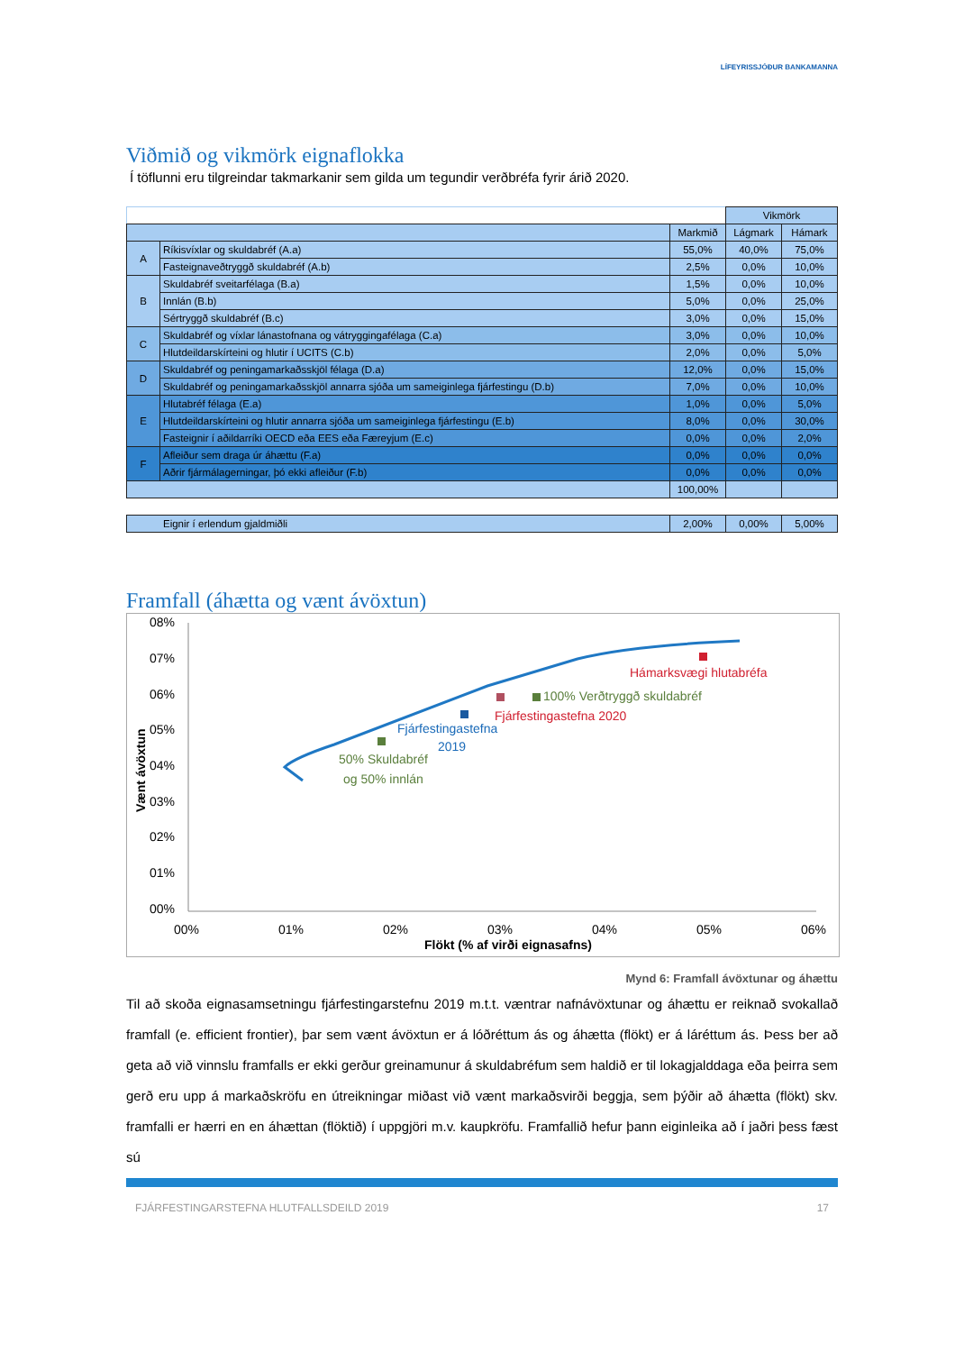LÍFEYRISSJÓÐUR BANKAMANNA
Viðmið og vikmörk eignaflokka
Í töflunni eru tilgreindar takmarkanir sem gilda um tegundir verðbréfa fyrir árið 2020.
| | | | Vikmörk | |
| | | Markmið | Lágmark | Hámark |
| A | Ríkisvíxlar og skuldabréf (A.a) | 55,0% | 40,0% | 75,0% |
| | Fasteignaveðtryggð skuldabréf (A.b) | 2,5% | 0,0% | 10,0% |
| B | Skuldabréf sveitarfélaga (B.a) | 1,5% | 0,0% | 10,0% |
| | Innlán (B.b) | 5,0% | 0,0% | 25,0% |
| | Sértryggð skuldabréf (B.c) | 3,0% | 0,0% | 15,0% |
| C | Skuldabréf og víxlar lánastofnana og vátryggingafélaga (C.a) | 3,0% | 0,0% | 10,0% |
| | Hlutdeildarskírteini og hlutir í UCITS (C.b) | 2,0% | 0,0% | 5,0% |
| D | Skuldabréf og peningamarkaðsskjöl félaga (D.a) | 12,0% | 0,0% | 15,0% |
| | Skuldabréf og peningamarkaðsskjöl annarra sjóða um sameiginlega fjárfestingu (D.b) | 7,0% | 0,0% | 10,0% |
| E | Hlutabréf félaga (E.a) | 1,0% | 0,0% | 5,0% |
| | Hlutdeildarskírteini og hlutir annarra sjóða um sameiginlega fjárfestingu (E.b) | 8,0% | 0,0% | 30,0% |
| | Fasteignir í aðildarríki OECD eða EES eða Færeyjum (E.c) | 0,0% | 0,0% | 2,0% |
| F | Afleiður sem draga úr áhættu (F.a) | 0,0% | 0,0% | 0,0% |
| | Aðrir fjármálagerningar, þó ekki afleiður (F.b) | 0,0% | 0,0% | 0,0% |
| | | 100,00% | | |
| Eignir í erlendum gjaldmiðli | 2,00% | 0,00% | 5,00% |
Framfall (áhætta og vænt ávöxtun)
08%
07%
06%
05%
04%
03%
02%
01%
00%
00%
01%
02%
03%
04%
05%
06%
Flökt (% af virði eignasafns)
Vænt ávöxtun
Hámarksvægi hlutabréfa
100% Verðtryggð skuldabréf
Fjárfestingastefna 2020
Fjárfestingastefna
2019
50% Skuldabréf
og 50% innlán
Mynd 6: Framfall ávöxtunar og áhættu
Til að skoða eignasamsetningu fjárfestingarstefnu 2019 m.t.t. væntrar nafnávöxtunar og áhættu er reiknað svokallað framfall (e. efficient frontier), þar sem vænt ávöxtun er á lóðréttum ás og áhætta (flökt) er á láréttum ás. Þess ber að geta að við vinnslu framfalls er ekki gerður greinamunur á skuldabréfum sem haldið er til lokagjalddaga eða þeirra sem gerð eru upp á markaðskröfu en útreikningar miðast við vænt markaðsvirði beggja, sem þýðir að áhætta (flökt) skv. framfalli er hærri en en áhættan (flöktið) í uppgjöri m.v. kaupkröfu. Framfallið hefur þann eiginleika að í jaðri þess fæst sú
FJÁRFESTINGARSTEFNA HLUTFALLSDEILD 2019 17